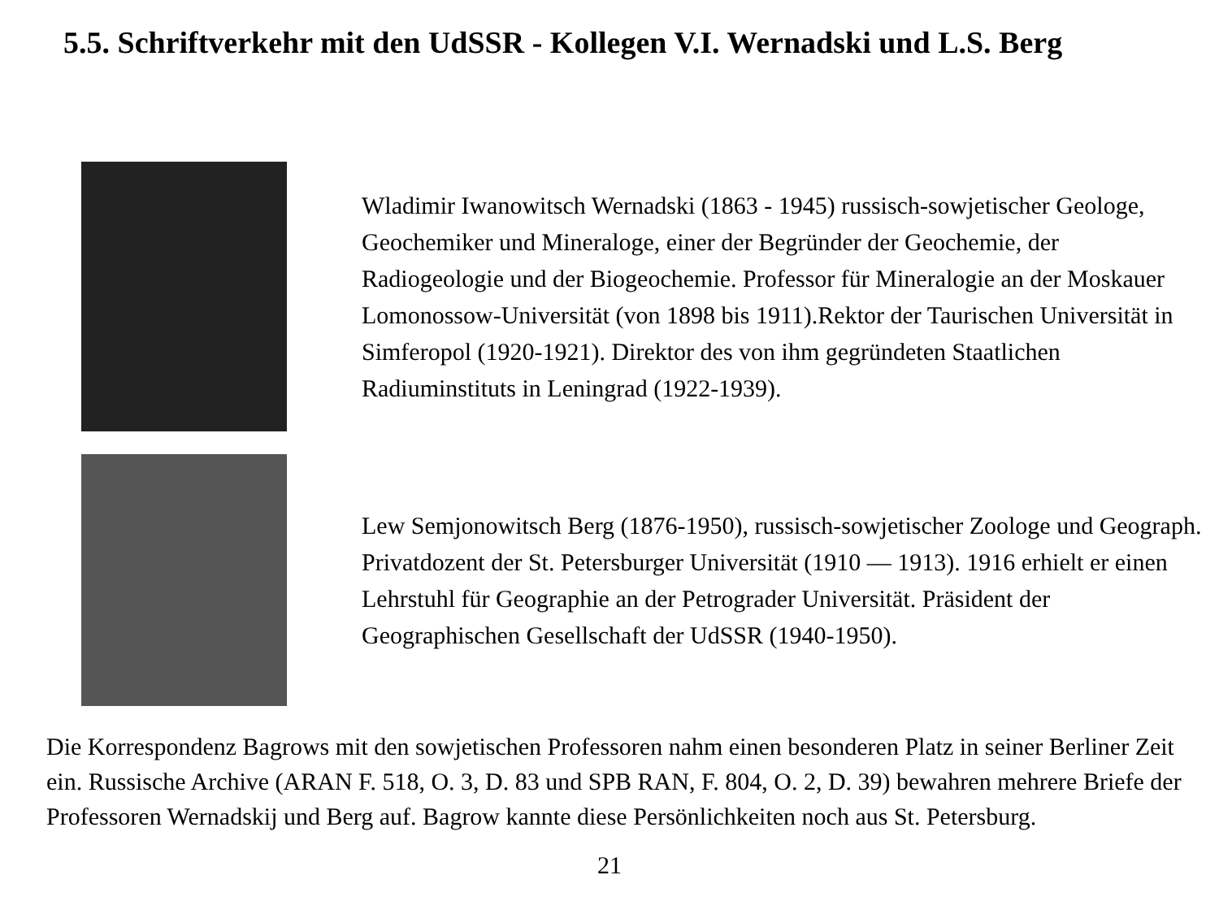5.5. Schriftverkehr mit den UdSSR - Kollegen V.I. Wernadski und L.S. Berg
Wladimir Iwanowitsch Wernadski (1863 - 1945) russisch-sowjeti­scher Geologe, Geochemiker und Mineraloge, einer der Begründer der Geochemie, der Radiogeologie und der Biogeochemie. Professor für Mineralogie an der Moskauer Lomonossow-Universität (von 1898 bis 1911).Rektor der Taurischen Universität in Simferopol (1920-1921). Direktor des von ihm gegründeten Staatlichen Radiuminstituts in Leningrad (1922-1939).
Lew Semjonowitsch Berg (1876-1950), russisch-sowjetischer Zoo­loge und Geograph. Privatdozent der St. Petersburger Universität (1910 — 1913). 1916 erhielt er einen Lehrstuhl für Geographie an der Petrograder Universität. Präsident der Geographischen Gesell­schaft der UdSSR (1940-1950).
Die Korrespondenz Bagrows mit den sowjetischen Professoren nahm einen besonderen Platz in seiner Berliner Zeit ein. Russische Archive (ARAN F. 518, O. 3, D. 83 und SPB RAN, F. 804, O. 2, D. 39) bewahren mehrere Briefe der Professoren Wernadskij und Berg auf. Bagrow kannte diese Persönlichkeiten noch aus St. Petersburg.
21